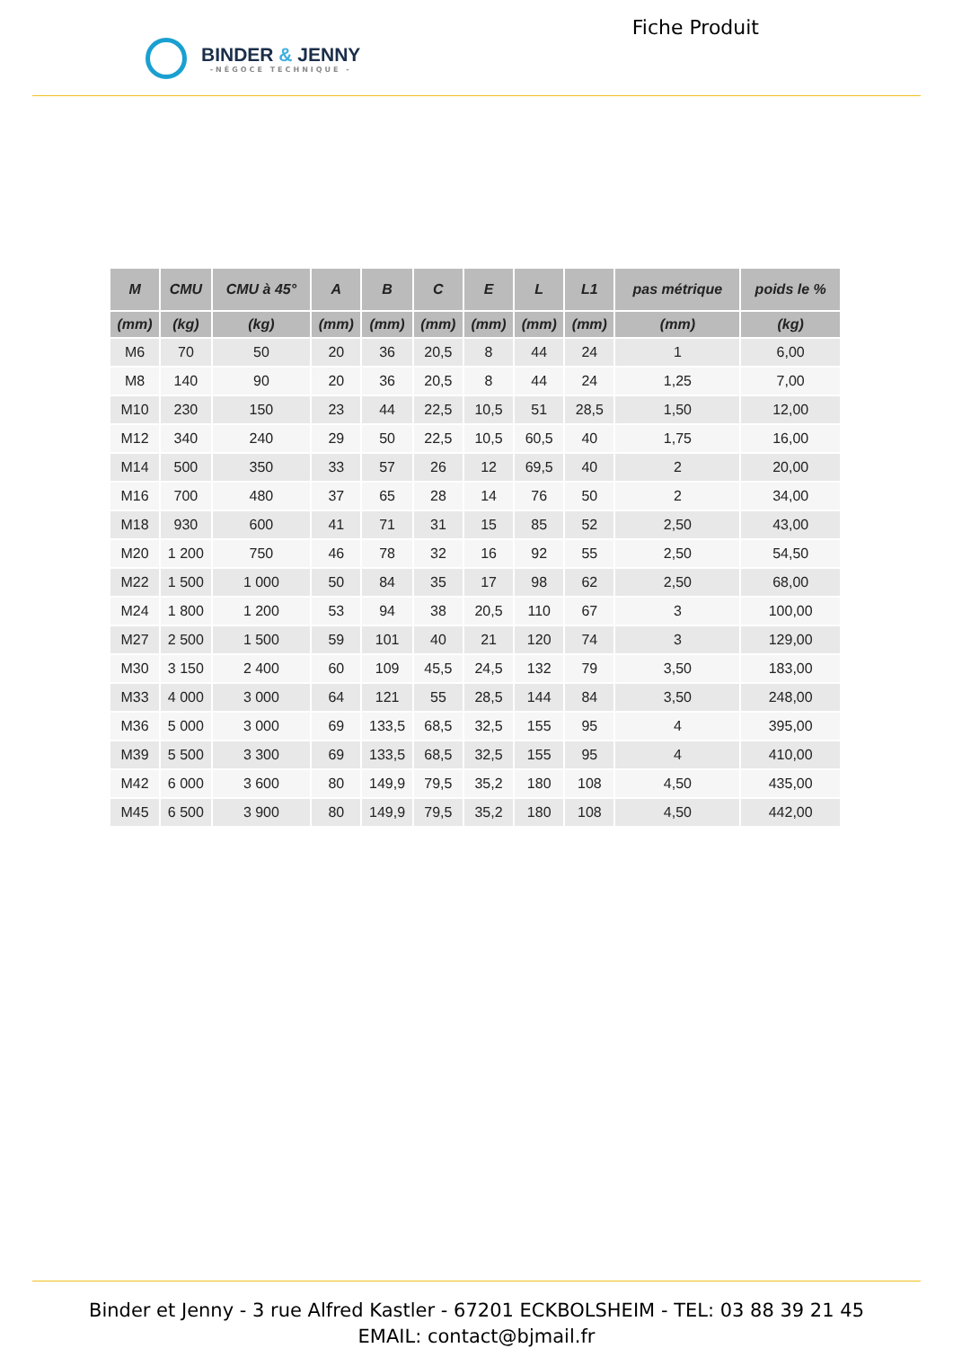BINDER & JENNY
-NÉGOCE TECHNIQUE -
Fiche Produit
| M | CMU | CMU à 45° | A | B | C | E | L | L1 | pas métrique | poids le % |
| --- | --- | --- | --- | --- | --- | --- | --- | --- | --- | --- |
| (mm) | (kg) | (kg) | (mm) | (mm) | (mm) | (mm) | (mm) | (mm) | (mm) | (kg) |
| M6 | 70 | 50 | 20 | 36 | 20,5 | 8 | 44 | 24 | 1 | 6,00 |
| M8 | 140 | 90 | 20 | 36 | 20,5 | 8 | 44 | 24 | 1,25 | 7,00 |
| M10 | 230 | 150 | 23 | 44 | 22,5 | 10,5 | 51 | 28,5 | 1,50 | 12,00 |
| M12 | 340 | 240 | 29 | 50 | 22,5 | 10,5 | 60,5 | 40 | 1,75 | 16,00 |
| M14 | 500 | 350 | 33 | 57 | 26 | 12 | 69,5 | 40 | 2 | 20,00 |
| M16 | 700 | 480 | 37 | 65 | 28 | 14 | 76 | 50 | 2 | 34,00 |
| M18 | 930 | 600 | 41 | 71 | 31 | 15 | 85 | 52 | 2,50 | 43,00 |
| M20 | 1 200 | 750 | 46 | 78 | 32 | 16 | 92 | 55 | 2,50 | 54,50 |
| M22 | 1 500 | 1 000 | 50 | 84 | 35 | 17 | 98 | 62 | 2,50 | 68,00 |
| M24 | 1 800 | 1 200 | 53 | 94 | 38 | 20,5 | 110 | 67 | 3 | 100,00 |
| M27 | 2 500 | 1 500 | 59 | 101 | 40 | 21 | 120 | 74 | 3 | 129,00 |
| M30 | 3 150 | 2 400 | 60 | 109 | 45,5 | 24,5 | 132 | 79 | 3,50 | 183,00 |
| M33 | 4 000 | 3 000 | 64 | 121 | 55 | 28,5 | 144 | 84 | 3,50 | 248,00 |
| M36 | 5 000 | 3 000 | 69 | 133,5 | 68,5 | 32,5 | 155 | 95 | 4 | 395,00 |
| M39 | 5 500 | 3 300 | 69 | 133,5 | 68,5 | 32,5 | 155 | 95 | 4 | 410,00 |
| M42 | 6 000 | 3 600 | 80 | 149,9 | 79,5 | 35,2 | 180 | 108 | 4,50 | 435,00 |
| M45 | 6 500 | 3 900 | 80 | 149,9 | 79,5 | 35,2 | 180 | 108 | 4,50 | 442,00 |
Binder et Jenny - 3 rue Alfred Kastler - 67201 ECKBOLSHEIM - TEL: 03 88 39 21 45
EMAIL: contact@bjmail.fr